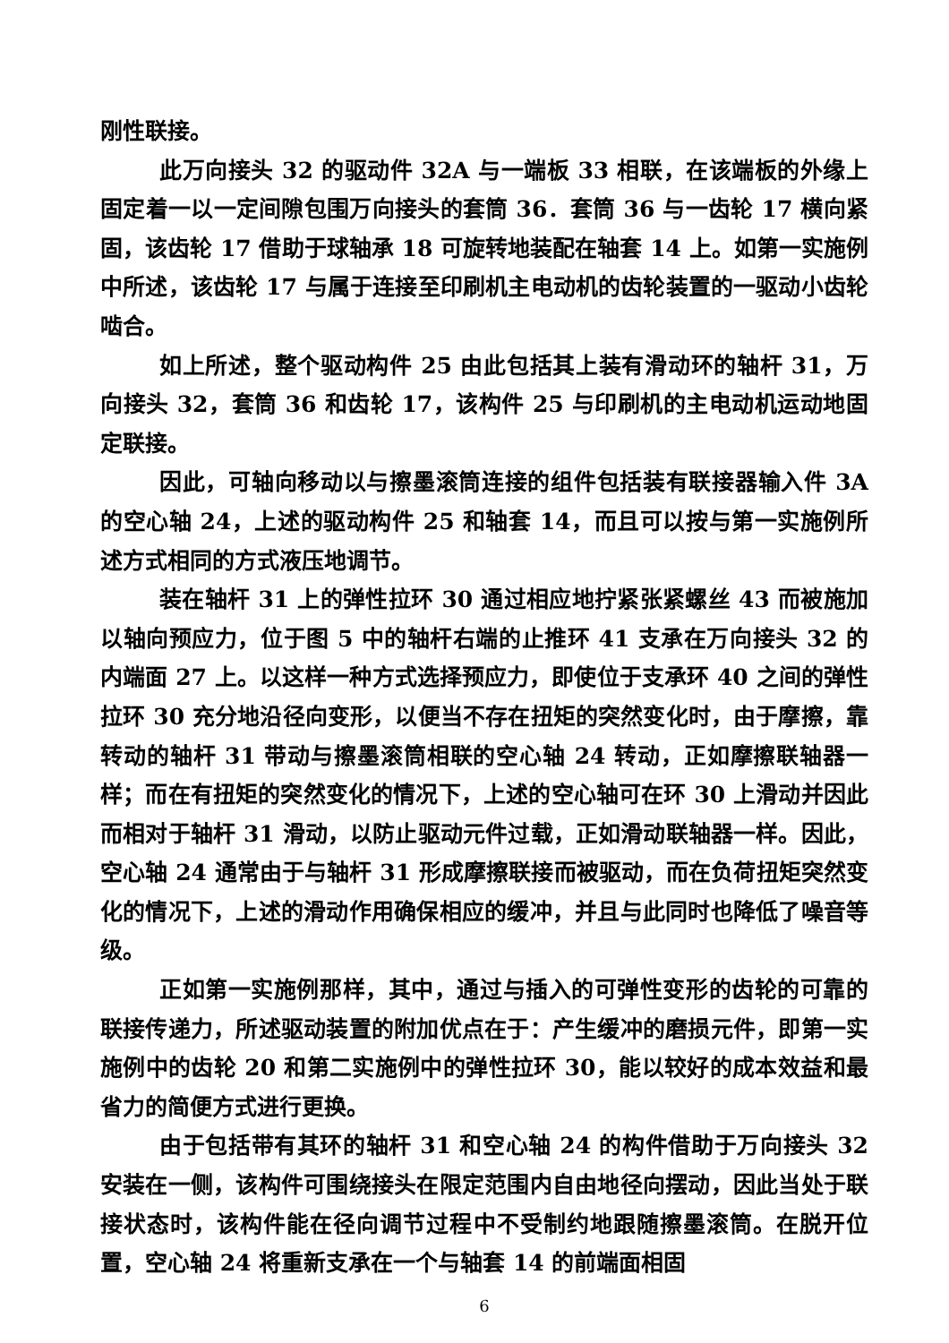刚性联接。
此万向接头 32 的驱动件 32A 与一端板 33 相联，在该端板的外缘上固定着一以一定间隙包围万向接头的套筒 36．套筒 36 与一齿轮 17 横向紧固，该齿轮 17 借助于球轴承 18 可旋转地装配在轴套 14 上。如第一实施例中所述，该齿轮 17 与属于连接至印刷机主电动机的齿轮装置的一驱动小齿轮啮合。
如上所述，整个驱动构件 25 由此包括其上装有滑动环的轴杆 31，万向接头 32，套筒 36 和齿轮 17，该构件 25 与印刷机的主电动机运动地固定联接。
因此，可轴向移动以与擦墨滚筒连接的组件包括装有联接器输入件 3A 的空心轴 24，上述的驱动构件 25 和轴套 14，而且可以按与第一实施例所述方式相同的方式液压地调节。
装在轴杆 31 上的弹性拉环 30 通过相应地拧紧张紧螺丝 43 而被施加以轴向预应力，位于图 5 中的轴杆右端的止推环 41 支承在万向接头 32 的内端面 27 上。以这样一种方式选择预应力，即使位于支承环 40 之间的弹性拉环 30 充分地沿径向变形，以便当不存在扭矩的突然变化时，由于摩擦，靠转动的轴杆 31 带动与擦墨滚筒相联的空心轴 24 转动，正如摩擦联轴器一样；而在有扭矩的突然变化的情况下，上述的空心轴可在环 30 上滑动并因此而相对于轴杆 31 滑动，以防止驱动元件过载，正如滑动联轴器一样。因此，空心轴 24 通常由于与轴杆 31 形成摩擦联接而被驱动，而在负荷扭矩突然变化的情况下，上述的滑动作用确保相应的缓冲，并且与此同时也降低了噪音等级。
正如第一实施例那样，其中，通过与插入的可弹性变形的齿轮的可靠的联接传递力，所述驱动装置的附加优点在于：产生缓冲的磨损元件，即第一实施例中的齿轮 20 和第二实施例中的弹性拉环 30，能以较好的成本效益和最省力的简便方式进行更换。
由于包括带有其环的轴杆 31 和空心轴 24 的构件借助于万向接头 32 安装在一侧，该构件可围绕接头在限定范围内自由地径向摆动，因此当处于联接状态时，该构件能在径向调节过程中不受制约地跟随擦墨滚筒。在脱开位置，空心轴 24 将重新支承在一个与轴套 14 的前端面相固
6